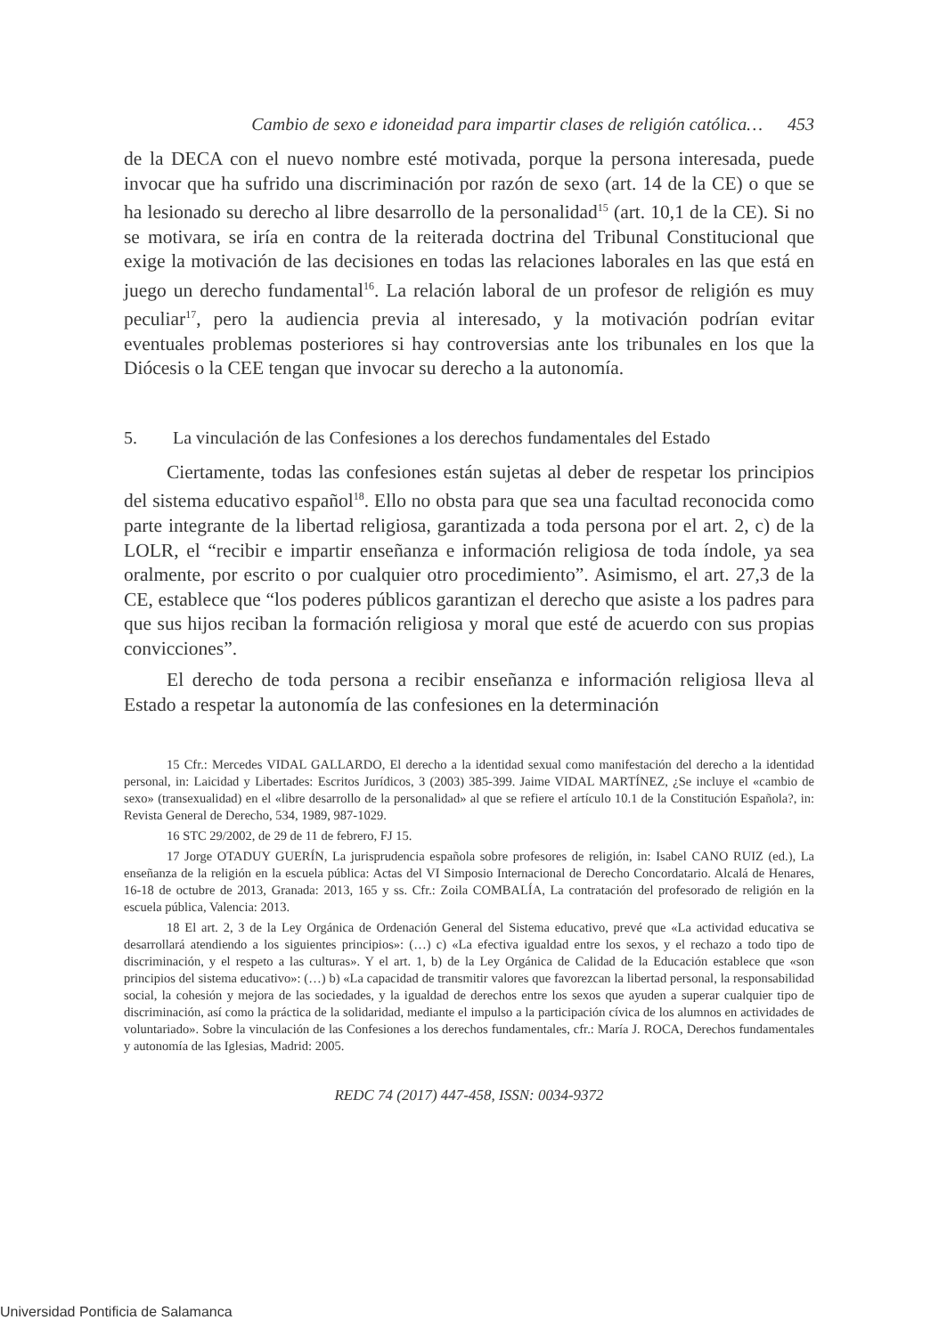Cambio de sexo e idoneidad para impartir clases de religión católica… 453
de la DECA con el nuevo nombre esté motivada, porque la persona interesada, puede invocar que ha sufrido una discriminación por razón de sexo (art. 14 de la CE) o que se ha lesionado su derecho al libre desarrollo de la personalidad<sup>15</sup> (art. 10,1 de la CE). Si no se motivara, se iría en contra de la reiterada doctrina del Tribunal Constitucional que exige la motivación de las decisiones en todas las relaciones laborales en las que está en juego un derecho fundamental<sup>16</sup>. La relación laboral de un profesor de religión es muy peculiar<sup>17</sup>, pero la audiencia previa al interesado, y la motivación podrían evitar eventuales problemas posteriores si hay controversias ante los tribunales en los que la Diócesis o la CEE tengan que invocar su derecho a la autonomía.
5. La vinculación de las Confesiones a los derechos fundamentales del Estado
Ciertamente, todas las confesiones están sujetas al deber de respetar los principios del sistema educativo español<sup>18</sup>. Ello no obsta para que sea una facultad reconocida como parte integrante de la libertad religiosa, garantizada a toda persona por el art. 2, c) de la LOLR, el “recibir e impartir enseñanza e información religiosa de toda índole, ya sea oralmente, por escrito o por cualquier otro procedimiento”. Asimismo, el art. 27,3 de la CE, establece que “los poderes públicos garantizan el derecho que asiste a los padres para que sus hijos reciban la formación religiosa y moral que esté de acuerdo con sus propias convicciones”.
El derecho de toda persona a recibir enseñanza e información religiosa lleva al Estado a respetar la autonomía de las confesiones en la determinación
15 Cfr.: Mercedes VIDAL GALLARDO, El derecho a la identidad sexual como manifestación del derecho a la identidad personal, in: Laicidad y Libertades: Escritos Jurídicos, 3 (2003) 385-399. Jaime VIDAL MARTÍNEZ, ¿Se incluye el «cambio de sexo» (transexualidad) en el «libre desarrollo de la personalidad» al que se refiere el artículo 10.1 de la Constitución Española?, in: Revista General de Derecho, 534, 1989, 987-1029.
16 STC 29/2002, de 29 de 11 de febrero, FJ 15.
17 Jorge OTADUY GUERÍN, La jurisprudencia española sobre profesores de religión, in: Isabel CANO RUIZ (ed.), La enseñanza de la religión en la escuela pública: Actas del VI Simposio Internacional de Derecho Concordatario. Alcalá de Henares, 16-18 de octubre de 2013, Granada: 2013, 165 y ss. Cfr.: Zoila COMBALÍA, La contratación del profesorado de religión en la escuela pública, Valencia: 2013.
18 El art. 2, 3 de la Ley Orgánica de Ordenación General del Sistema educativo, prevé que «La actividad educativa se desarrollará atendiendo a los siguientes principios»: (…) c) «La efectiva igualdad entre los sexos, y el rechazo a todo tipo de discriminación, y el respeto a las culturas». Y el art. 1, b) de la Ley Orgánica de Calidad de la Educación establece que «son principios del sistema educativo»: (…) b) «La capacidad de transmitir valores que favorezcan la libertad personal, la responsabilidad social, la cohesión y mejora de las sociedades, y la igualdad de derechos entre los sexos que ayuden a superar cualquier tipo de discriminación, así como la práctica de la solidaridad, mediante el impulso a la participación cívica de los alumnos en actividades de voluntariado». Sobre la vinculación de las Confesiones a los derechos fundamentales, cfr.: María J. ROCA, Derechos fundamentales y autonomía de las Iglesias, Madrid: 2005.
REDC 74 (2017) 447-458, ISSN: 0034-9372
Universidad Pontificia de Salamanca